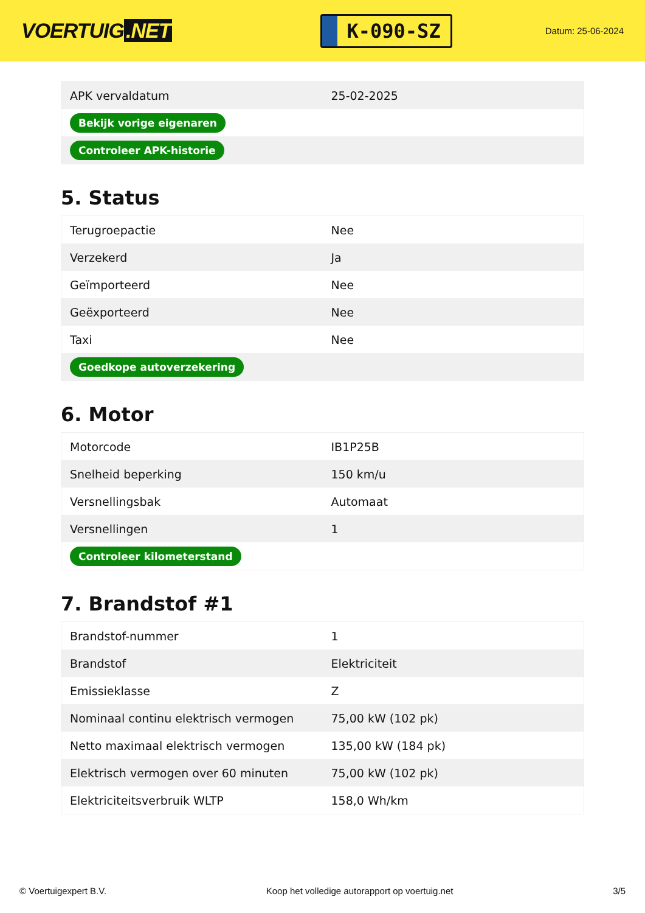VOERTUIG.NET
K-090-SZ
Datum: 25-06-2024
| APK vervaldatum | 25-02-2025 |
| Bekijk vorige eigenaren | |
| Controleer APK-historie | |
5. Status
| Terugroepactie | Nee |
| Verzekerd | Ja |
| Geïmporteerd | Nee |
| Geëxporteerd | Nee |
| Taxi | Nee |
| Goedkope autoverzekering | |
6. Motor
| Motorcode | IB1P25B |
| Snelheid beperking | 150 km/u |
| Versnellingsbak | Automaat |
| Versnellingen | 1 |
| Controleer kilometerstand | |
7. Brandstof #1
| Brandstof-nummer | 1 |
| Brandstof | Elektriciteit |
| Emissieklasse | Z |
| Nominaal continu elektrisch vermogen | 75,00 kW (102 pk) |
| Netto maximaal elektrisch vermogen | 135,00 kW (184 pk) |
| Elektrisch vermogen over 60 minuten | 75,00 kW (102 pk) |
| Elektriciteitsverbruik WLTP | 158,0 Wh/km |
© Voertuigexpert B.V. Koop het volledige autorapport op voertuig.net 3/5